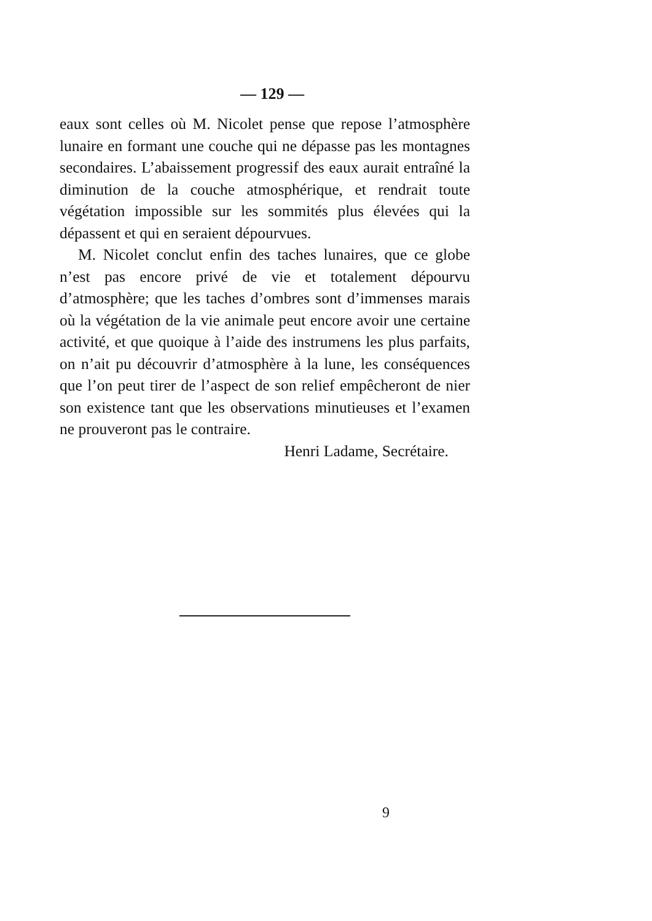— 129 —
eaux sont celles où M. Nicolet pense que repose l’atmosphère lunaire en formant une couche qui ne dépasse pas les montagnes secondaires. L’abaissement progressif des eaux aurait entraîné la diminution de la couche atmosphérique, et rendrait toute végétation impossible sur les sommités plus élevées qui la dépassent et qui en seraient dépourvues.
M. Nicolet conclut enfin des taches lunaires, que ce globe n’est pas encore privé de vie et totalement dépourvu d’atmosphère; que les taches d’ombres sont d’immenses marais où la végétation de la vie animale peut encore avoir une certaine activité, et que quoique à l’aide des instrumens les plus parfaits, on n’ait pu découvrir d’atmosphère à la lune, les conséquences que l’on peut tirer de l’aspect de son relief empêcheront de nier son existence tant que les observations minutieuses et l’examen ne prouveront pas le contraire.
Henri Ladame, Secrétaire.
9